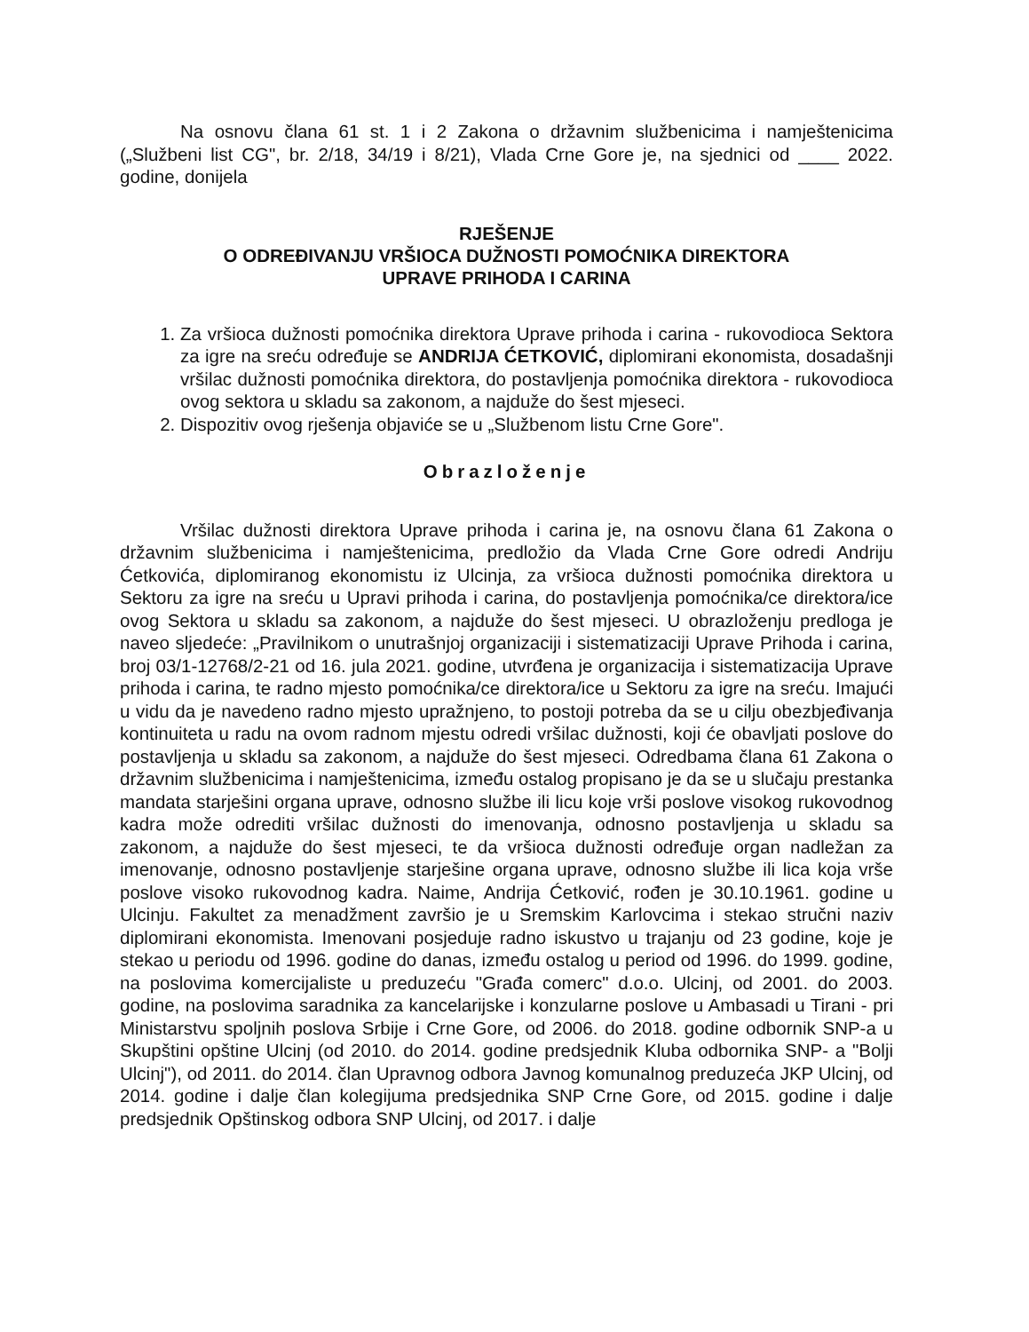Na osnovu člana 61 st. 1 i 2 Zakona o državnim službenicima i namještenicima („Službeni list CG", br. 2/18, 34/19 i 8/21), Vlada Crne Gore je, na sjednici od ____ 2022. godine, donijela
RJEŠENJE
O ODREĐIVANJU VRŠIOCA DUŽNOSTI POMOĆNIKA DIREKTORA
UPRAVE PRIHODA I CARINA
1. Za vršioca dužnosti pomoćnika direktora Uprave prihoda i carina - rukovodioca Sektora za igre na sreću određuje se ANDRIJA ĆETKOVIĆ, diplomirani ekonomista, dosadašnji vršilac dužnosti pomoćnika direktora, do postavljenja pomoćnika direktora - rukovodioca ovog sektora u skladu sa zakonom, a najduže do šest mjeseci.
2. Dispozitiv ovog rješenja objaviće se u „Službenom listu Crne Gore".
Obrazloženje
Vršilac dužnosti direktora Uprave prihoda i carina je, na osnovu člana 61 Zakona o državnim službenicima i namještenicima, predložio da Vlada Crne Gore odredi Andriju Ćetkovića, diplomiranog ekonomistu iz Ulcinja, za vršioca dužnosti pomoćnika direktora u Sektoru za igre na sreću u Upravi prihoda i carina, do postavljenja pomoćnika/ce direktora/ice ovog Sektora u skladu sa zakonom, a najduže do šest mjeseci. U obrazloženju predloga je naveo sljedeće: „Pravilnikom o unutrašnjoj organizaciji i sistematizaciji Uprave Prihoda i carina, broj 03/1-12768/2-21 od 16. jula 2021. godine, utvrđena je organizacija i sistematizacija Uprave prihoda i carina, te radno mjesto pomoćnika/ce direktora/ice u Sektoru za igre na sreću. Imajući u vidu da je navedeno radno mjesto upražnjeno, to postoji potreba da se u cilju obezbjeđivanja kontinuiteta u radu na ovom radnom mjestu odredi vršilac dužnosti, koji će obavljati poslove do postavljenja u skladu sa zakonom, a najduže do šest mjeseci. Odredbama člana 61 Zakona o državnim službenicima i namještenicima, između ostalog propisano je da se u slučaju prestanka mandata starješini organa uprave, odnosno službe ili licu koje vrši poslove visokog rukovodnog kadra može odrediti vršilac dužnosti do imenovanja, odnosno postavljenja u skladu sa zakonom, a najduže do šest mjeseci, te da vršioca dužnosti određuje organ nadležan za imenovanje, odnosno postavljenje starješine organa uprave, odnosno službe ili lica koja vrše poslove visoko rukovodnog kadra. Naime, Andrija Ćetković, rođen je 30.10.1961. godine u Ulcinju. Fakultet za menadžment završio je u Sremskim Karlovcima i stekao stručni naziv diplomirani ekonomista. Imenovani posjeduje radno iskustvo u trajanju od 23 godine, koje je stekao u periodu od 1996. godine do danas, između ostalog u period od 1996. do 1999. godine, na poslovima komercijaliste u preduzeću "Građa comerc" d.o.o. Ulcinj, od 2001. do 2003. godine, na poslovima saradnika za kancelarijske i konzularne poslove u Ambasadi u Tirani - pri Ministarstvu spoljnih poslova Srbije i Crne Gore, od 2006. do 2018. godine odbornik SNP-a u Skupštini opštine Ulcinj (od 2010. do 2014. godine predsjednik Kluba odbornika SNP- a "Bolji Ulcinj"), od 2011. do 2014. član Upravnog odbora Javnog komunalnog preduzeća JKP Ulcinj, od 2014. godine i dalje član kolegijuma predsjednika SNP Crne Gore, od 2015. godine i dalje predsjednik Opštinskog odbora SNP Ulcinj, od 2017. i dalje